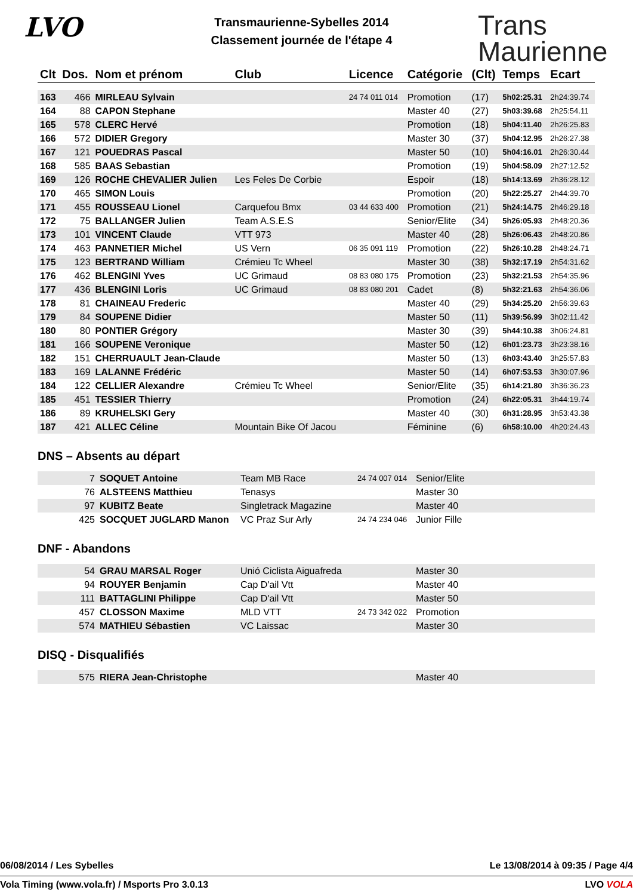LVO
Transmaurienne-Sybelles 2014
Classement journée de l'étape 4
Trans
Maurienne
| Clt | Dos. | Nom et prénom | Club | Licence | Catégorie | (Clt) | Temps | Ecart |
| --- | --- | --- | --- | --- | --- | --- | --- | --- |
| 163 | 466 | MIRLEAU Sylvain | | 24 74 011 014 | Promotion | (17) | 5h02:25.31 | 2h24:39.74 |
| 164 | 88 | CAPON Stephane | | | Master 40 | (27) | 5h03:39.68 | 2h25:54.11 |
| 165 | 578 | CLERC Hervé | | | Promotion | (18) | 5h04:11.40 | 2h26:25.83 |
| 166 | 572 | DIDIER Gregory | | | Master 30 | (37) | 5h04:12.95 | 2h26:27.38 |
| 167 | 121 | POUEDRAS Pascal | | | Master 50 | (10) | 5h04:16.01 | 2h26:30.44 |
| 168 | 585 | BAAS Sebastian | | | Promotion | (19) | 5h04:58.09 | 2h27:12.52 |
| 169 | 126 | ROCHE CHEVALIER Julien | Les Feles De Corbie | | Espoir | (18) | 5h14:13.69 | 2h36:28.12 |
| 170 | 465 | SIMON Louis | | | Promotion | (20) | 5h22:25.27 | 2h44:39.70 |
| 171 | 455 | ROUSSEAU Lionel | Carquefou Bmx | 03 44 633 400 | Promotion | (21) | 5h24:14.75 | 2h46:29.18 |
| 172 | 75 | BALLANGER Julien | Team A.S.E.S | | Senior/Elite | (34) | 5h26:05.93 | 2h48:20.36 |
| 173 | 101 | VINCENT Claude | VTT 973 | | Master 40 | (28) | 5h26:06.43 | 2h48:20.86 |
| 174 | 463 | PANNETIER Michel | US Vern | 06 35 091 119 | Promotion | (22) | 5h26:10.28 | 2h48:24.71 |
| 175 | 123 | BERTRAND William | Crémieu Tc Wheel | | Master 30 | (38) | 5h32:17.19 | 2h54:31.62 |
| 176 | 462 | BLENGINI Yves | UC Grimaud | 08 83 080 175 | Promotion | (23) | 5h32:21.53 | 2h54:35.96 |
| 177 | 436 | BLENGINI Loris | UC Grimaud | 08 83 080 201 | Cadet | (8) | 5h32:21.63 | 2h54:36.06 |
| 178 | 81 | CHAINEAU Frederic | | | Master 40 | (29) | 5h34:25.20 | 2h56:39.63 |
| 179 | 84 | SOUPENE Didier | | | Master 50 | (11) | 5h39:56.99 | 3h02:11.42 |
| 180 | 80 | PONTIER Grégory | | | Master 30 | (39) | 5h44:10.38 | 3h06:24.81 |
| 181 | 166 | SOUPENE Veronique | | | Master 50 | (12) | 6h01:23.73 | 3h23:38.16 |
| 182 | 151 | CHERRUAULT Jean-Claude | | | Master 50 | (13) | 6h03:43.40 | 3h25:57.83 |
| 183 | 169 | LALANNE Frédéric | | | Master 50 | (14) | 6h07:53.53 | 3h30:07.96 |
| 184 | 122 | CELLIER Alexandre | Crémieu Tc Wheel | | Senior/Elite | (35) | 6h14:21.80 | 3h36:36.23 |
| 185 | 451 | TESSIER Thierry | | | Promotion | (24) | 6h22:05.31 | 3h44:19.74 |
| 186 | 89 | KRUHELSKI Gery | | | Master 40 | (30) | 6h31:28.95 | 3h53:43.38 |
| 187 | 421 | ALLEC Céline | Mountain Bike Of Jacou | | Féminine | (6) | 6h58:10.00 | 4h20:24.43 |
DNS – Absents au départ
| | 7 | SOQUET Antoine | Team MB Race | 24 74 007 014 | Senior/Elite |
| | 76 | ALSTEENS Matthieu | Tenasys | | Master 30 |
| | 97 | KUBITZ Beate | Singletrack Magazine | | Master 40 |
| | 425 | SOCQUET JUGLARD Manon | VC Praz Sur Arly | 24 74 234 046 | Junior Fille |
DNF - Abandons
| | 54 | GRAU MARSAL Roger | Unió Ciclista Aiguafreda | | Master 30 |
| | 94 | ROUYER Benjamin | Cap D'ail Vtt | | Master 40 |
| | 111 | BATTAGLINI Philippe | Cap D'ail Vtt | | Master 50 |
| | 457 | CLOSSON Maxime | MLD VTT | 24 73 342 022 | Promotion |
| | 574 | MATHIEU Sébastien | VC Laissac | | Master 30 |
DISQ - Disqualifiés
| | 575 | RIERA Jean-Christophe | | | Master 40 |
06/08/2014 / Les Sybelles Le 13/08/2014 à 09:35 / Page 4/4
Vola Timing (www.vola.fr) / Msports Pro 3.0.13 LVO VOLA